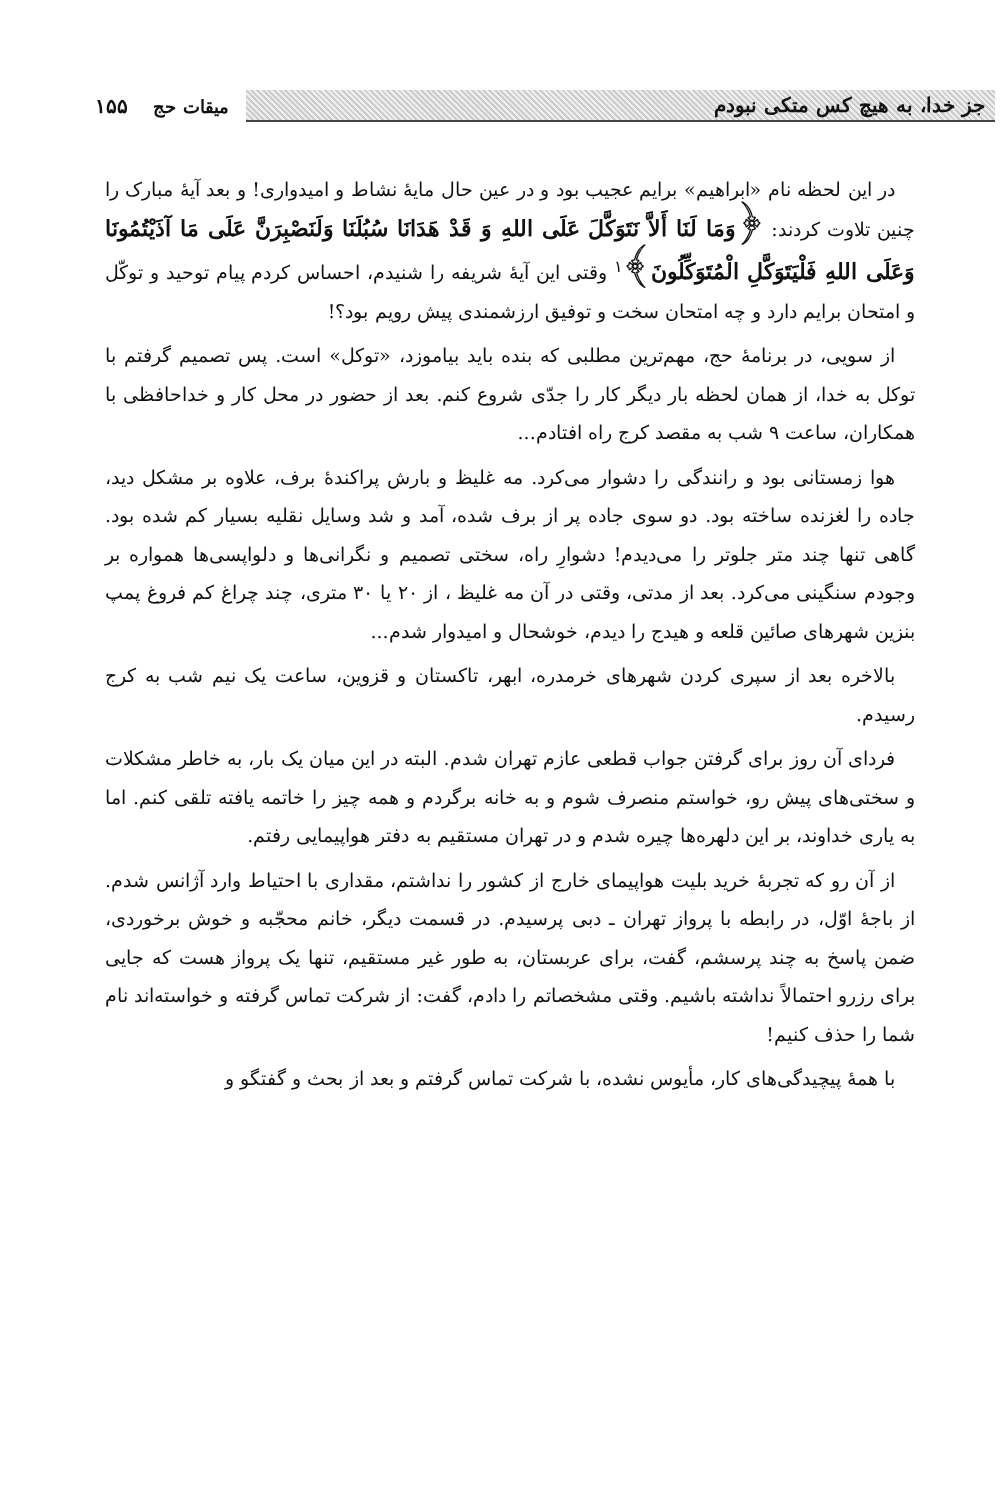جز خدا، به هیچ کس متکی نبودم
میقات حج ۱۵۵
در این لحظه نام «ابراهیم» برایم عجیب بود و در عین حال مایهٔ نشاط و امیدواری! و بعد آیهٔ مبارک را چنین تلاوت کردند: ﴿وَمَا لَنَا أَلاَّ نَتَوَكَّلَ عَلَى اللهِ وَ قَدْ هَدَانَا سُبُلَنَا وَلَنَصْبِرَنَّ عَلَى مَا آذَيْتُمُونَا وَعَلَى اللهِ فَلْيَتَوَكَّلِ الْمُتَوَكِّلُونَ﴾<sup>۱</sup> وقتی این آیهٔ شریفه را شنیدم، احساس کردم پیام توحید و توکّل و امتحان برایم دارد و چه امتحان سخت و توفیق ارزشمندی پیش رویم بود؟!
از سویی، در برنامهٔ حج، مهم‌ترین مطلبی که بنده باید بیاموزد، «توکل» است. پس تصمیم گرفتم با توکل به خدا، از همان لحظه بار دیگر کار را جدّی شروع کنم. بعد از حضور در محل کار و خداحافظی با همکاران، ساعت ۹ شب به مقصد کرج راه افتادم...
هوا زمستانی بود و رانندگی را دشوار می‌کرد. مه غلیظ و بارش پراکندهٔ برف، علاوه بر مشکل دید، جاده را لغزنده ساخته بود. دو سوی جاده پر از برف شده، آمد و شد وسایل نقلیه بسیار کم شده بود. گاهی تنها چند متر جلوتر را می‌دیدم! دشوارِ راه، سختی تصمیم و نگرانی‌ها و دلواپسی‌ها همواره بر وجودم سنگینی می‌کرد. بعد از مدتی، وقتی در آن مه غلیظ ، از ۲۰ یا ۳۰ متری، چند چراغ کم فروغ پمپ بنزین شهرهای صائین قلعه و هیدج را دیدم، خوشحال و امیدوار شدم...
بالاخره بعد از سپری کردن شهرهای خرمدره، ابهر، تاکستان و قزوین، ساعت یک نیم شب به کرج رسیدم.
فردای آن روز برای گرفتن جواب قطعی عازم تهران شدم. البته در این میان یک بار، به خاطر مشکلات و سختی‌های پیش رو، خواستم منصرف شوم و به خانه برگردم و همه چیز را خاتمه یافته تلقی کنم. اما به یاری خداوند، بر این دلهره‌ها چیره شدم و در تهران مستقیم به دفتر هواپیمایی رفتم.
از آن رو که تجربهٔ خرید بلیت هواپیمای خارج از کشور را نداشتم، مقداری با احتیاط وارد آژانس شدم. از باجهٔ اوّل، در رابطه با پرواز تهران ـ دبی پرسیدم. در قسمت دیگر، خانم محجّبه و خوش برخوردی، ضمن پاسخ به چند پرسشم، گفت، برای عربستان، به طور غیر مستقیم، تنها یک پرواز هست که جایی برای رزرو احتمالاً نداشته باشیم. وقتی مشخصاتم را دادم، گفت: از شرکت تماس گرفته و خواسته‌اند نام شما را حذف کنیم!
با همهٔ پیچیدگی‌های کار، مأیوس نشده، با شرکت تماس گرفتم و بعد از بحث و گفتگو و